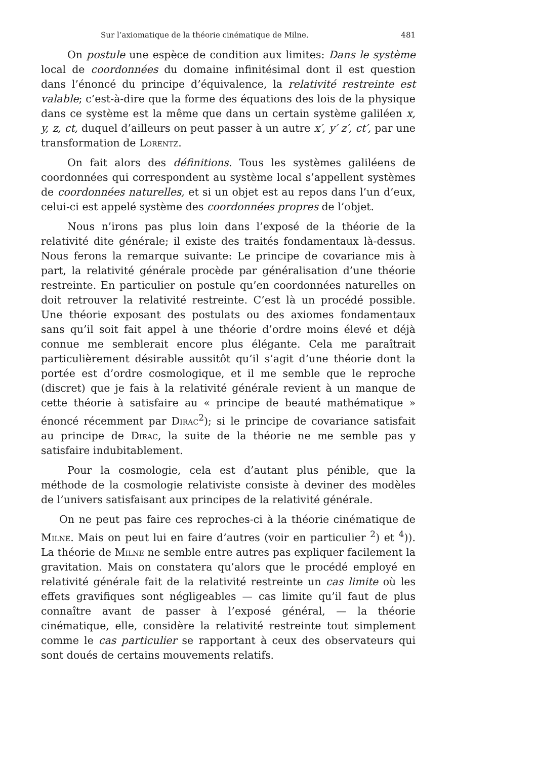Sur l’axiomatique de la théorie cinématique de Milne. 481
On postule une espèce de condition aux limites: Dans le système local de coordonnées du domaine infinitésimal dont il est question dans l’énoncé du principe d’équivalence, la relativité restreinte est valable; c’est-à-dire que la forme des équations des lois de la physique dans ce système est la même que dans un certain système galiléen x, y, z, ct, duquel d’ailleurs on peut passer à un autre x′, y′ z′, ct′, par une transformation de Lorentz.
On fait alors des définitions. Tous les systèmes galiléens de coordonnées qui correspondent au système local s’appellent systèmes de coordonnées naturelles, et si un objet est au repos dans l’un d’eux, celui-ci est appelé système des coordonnées propres de l’objet.
Nous n’irons pas plus loin dans l’exposé de la théorie de la relativité dite générale; il existe des traités fondamentaux là-dessus. Nous ferons la remarque suivante: Le principe de covariance mis à part, la relativité générale procède par généralisation d’une théorie restreinte. En particulier on postule qu’en coordonnées naturelles on doit retrouver la relativité restreinte. C’est là un procédé possible. Une théorie exposant des postulats ou des axiomes fondamentaux sans qu’il soit fait appel à une théorie d’ordre moins élevé et déjà connue me semblerait encore plus élégante. Cela me paraîtrait particulièrement désirable aussitôt qu’il s’agit d’une théorie dont la portée est d’ordre cosmologique, et il me semble que le reproche (discret) que je fais à la relativité générale revient à un manque de cette théorie à satisfaire au « principe de beauté mathématique » énoncé récemment par Dirac<sup>2</sup>); si le principe de covariance satisfait au principe de Dirac, la suite de la théorie ne me semble pas y satisfaire indubitablement.
Pour la cosmologie, cela est d’autant plus pénible, que la méthode de la cosmologie relativiste consiste à deviner des modèles de l’univers satisfaisant aux principes de la relativité générale.
On ne peut pas faire ces reproches-ci à la théorie cinématique de Milne. Mais on peut lui en faire d’autres (voir en particulier <sup>2</sup>) et <sup>4</sup>)). La théorie de Milne ne semble entre autres pas expliquer facilement la gravitation. Mais on constatera qu’alors que le procédé employé en relativité générale fait de la relativité restreinte un cas limite où les effets gravifiques sont négligeables — cas limite qu’il faut de plus connaître avant de passer à l’exposé général, — la théorie cinématique, elle, considère la relativité restreinte tout simplement comme le cas particulier se rapportant à ceux des observateurs qui sont doués de certains mouvements relatifs.